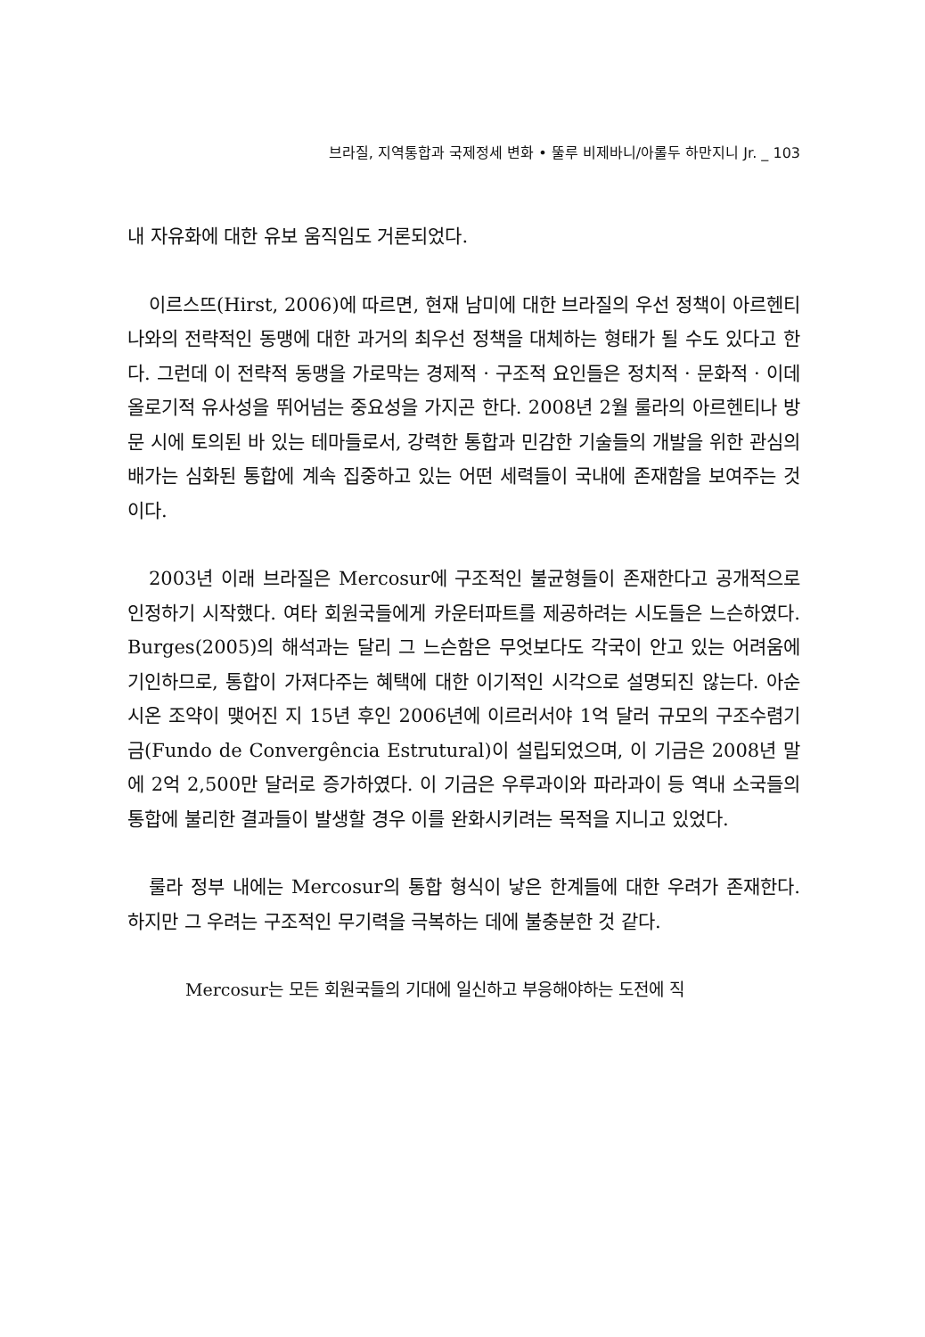브라질, 지역통합과 국제정세 변화 • 뚤루 비제바니/아롤두 하만지니 Jr. _ 103
내 자유화에 대한 유보 움직임도 거론되었다.
이르스뜨(Hirst, 2006)에 따르면, 현재 남미에 대한 브라질의 우선 정책이 아르헨티나와의 전략적인 동맹에 대한 과거의 최우선 정책을 대체하는 형태가 될 수도 있다고 한다. 그런데 이 전략적 동맹을 가로막는 경제적 · 구조적 요인들은 정치적 · 문화적 · 이데올로기적 유사성을 뛰어넘는 중요성을 가지곤 한다. 2008년 2월 룰라의 아르헨티나 방문 시에 토의된 바 있는 테마들로서, 강력한 통합과 민감한 기술들의 개발을 위한 관심의 배가는 심화된 통합에 계속 집중하고 있는 어떤 세력들이 국내에 존재함을 보여주는 것이다.
2003년 이래 브라질은 Mercosur에 구조적인 불균형들이 존재한다고 공개적으로 인정하기 시작했다. 여타 회원국들에게 카운터파트를 제공하려는 시도들은 느슨하였다. Burges(2005)의 해석과는 달리 그 느슨함은 무엇보다도 각국이 안고 있는 어려움에 기인하므로, 통합이 가져다주는 혜택에 대한 이기적인 시각으로 설명되진 않는다. 아순시온 조약이 맺어진 지 15년 후인 2006년에 이르러서야 1억 달러 규모의 구조수렴기금(Fundo de Convergência Estrutural)이 설립되었으며, 이 기금은 2008년 말에 2억 2,500만 달러로 증가하였다. 이 기금은 우루과이와 파라과이 등 역내 소국들의 통합에 불리한 결과들이 발생할 경우 이를 완화시키려는 목적을 지니고 있었다.
룰라 정부 내에는 Mercosur의 통합 형식이 낳은 한계들에 대한 우려가 존재한다. 하지만 그 우려는 구조적인 무기력을 극복하는 데에 불충분한 것 같다.
Mercosur는 모든 회원국들의 기대에 일신하고 부응해야하는 도전에 직